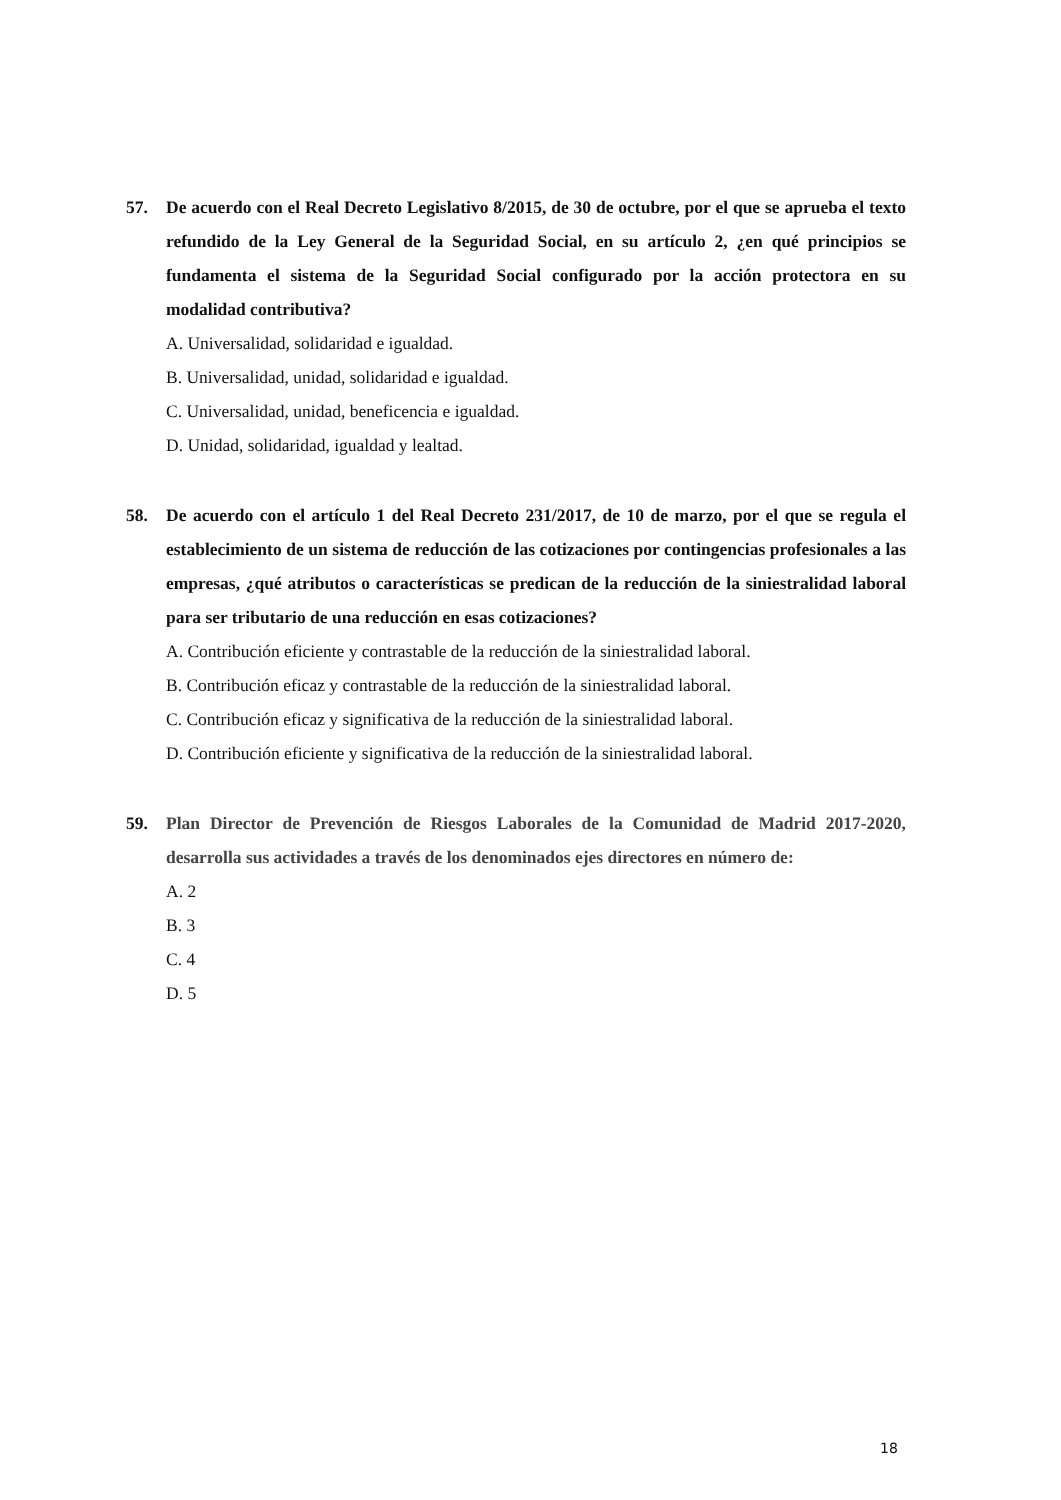57. De acuerdo con el Real Decreto Legislativo 8/2015, de 30 de octubre, por el que se aprueba el texto refundido de la Ley General de la Seguridad Social, en su artículo 2, ¿en qué principios se fundamenta el sistema de la Seguridad Social configurado por la acción protectora en su modalidad contributiva?
A. Universalidad, solidaridad e igualdad.
B. Universalidad, unidad, solidaridad e igualdad.
C. Universalidad, unidad, beneficencia e igualdad.
D. Unidad, solidaridad, igualdad y lealtad.
58. De acuerdo con el artículo 1 del Real Decreto 231/2017, de 10 de marzo, por el que se regula el establecimiento de un sistema de reducción de las cotizaciones por contingencias profesionales a las empresas, ¿qué atributos o características se predican de la reducción de la siniestralidad laboral para ser tributario de una reducción en esas cotizaciones?
A. Contribución eficiente y contrastable de la reducción de la siniestralidad laboral.
B. Contribución eficaz y contrastable de la reducción de la siniestralidad laboral.
C. Contribución eficaz y significativa de la reducción de la siniestralidad laboral.
D. Contribución eficiente y significativa de la reducción de la siniestralidad laboral.
59. Plan Director de Prevención de Riesgos Laborales de la Comunidad de Madrid 2017-2020, desarrolla sus actividades a través de los denominados ejes directores en número de:
A. 2
B. 3
C. 4
D. 5
18